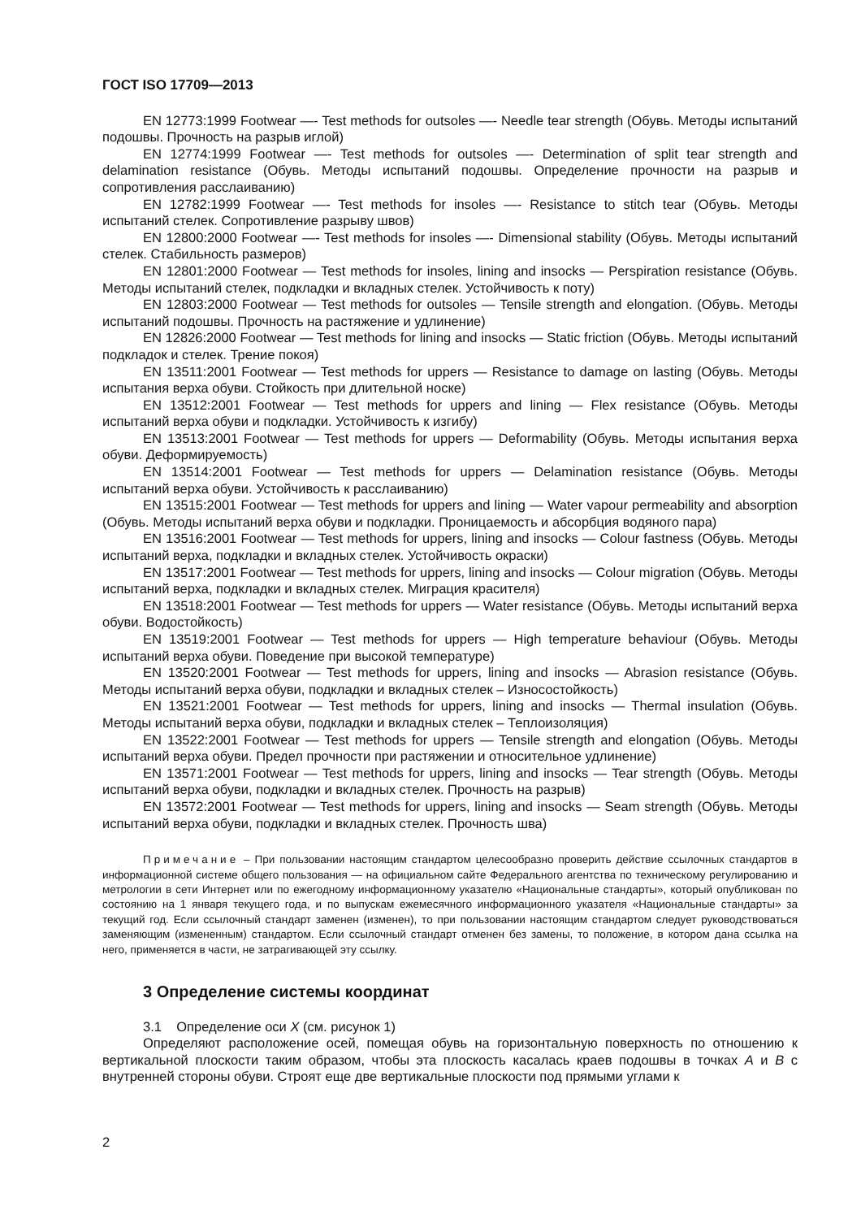ГОСТ ISO 17709—2013
EN 12773:1999 Footwear —- Test methods for outsoles —- Needle tear strength (Обувь. Методы испытаний подошвы. Прочность на разрыв иглой)
EN 12774:1999 Footwear —- Test methods for outsoles —- Determination of split tear strength and delamination resistance (Обувь. Методы испытаний подошвы. Определение прочности на разрыв и сопротивления расслаиванию)
EN 12782:1999 Footwear —- Test methods for insoles —- Resistance to stitch tear (Обувь. Методы испытаний стелек. Сопротивление разрыву швов)
EN 12800:2000 Footwear —- Test methods for insoles —- Dimensional stability (Обувь. Методы испытаний стелек. Стабильность размеров)
EN 12801:2000 Footwear — Test methods for insoles, lining and insocks — Perspiration resistance (Обувь. Методы испытаний стелек, подкладки и вкладных стелек. Устойчивость к поту)
EN 12803:2000 Footwear — Test methods for outsoles — Tensile strength and elongation. (Обувь. Методы испытаний подошвы. Прочность на растяжение и удлинение)
EN 12826:2000 Footwear — Test methods for lining and insocks — Static friction (Обувь. Методы испытаний подкладок и стелек. Трение покоя)
EN 13511:2001 Footwear — Test methods for uppers — Resistance to damage on lasting (Обувь. Методы испытания верха обуви. Стойкость при длительной носке)
EN 13512:2001 Footwear — Test methods for uppers and lining — Flex resistance (Обувь. Методы испытаний верха обуви и подкладки. Устойчивость к изгибу)
EN 13513:2001 Footwear — Test methods for uppers — Deformability (Обувь. Методы испытания верха обуви. Деформируемость)
EN 13514:2001 Footwear — Test methods for uppers — Delamination resistance (Обувь. Методы испытаний верха обуви. Устойчивость к расслаиванию)
EN 13515:2001 Footwear — Test methods for uppers and lining — Water vapour permeability and absorption (Обувь. Методы испытаний верха обуви и подкладки. Проницаемость и абсорбция водяного пара)
EN 13516:2001 Footwear — Test methods for uppers, lining and insocks — Colour fastness (Обувь. Методы испытаний верха, подкладки и вкладных стелек. Устойчивость окраски)
EN 13517:2001 Footwear — Test methods for uppers, lining and insocks — Colour migration (Обувь. Методы испытаний верха, подкладки и вкладных стелек. Миграция красителя)
EN 13518:2001 Footwear — Test methods for uppers — Water resistance (Обувь. Методы испытаний верха обуви. Водостойкость)
EN 13519:2001 Footwear — Test methods for uppers — High temperature behaviour (Обувь. Методы испытаний верха обуви. Поведение при высокой температуре)
EN 13520:2001 Footwear — Test methods for uppers, lining and insocks — Abrasion resistance (Обувь. Методы испытаний верха обуви, подкладки и вкладных стелек – Износостойкость)
EN 13521:2001 Footwear — Test methods for uppers, lining and insocks — Thermal insulation (Обувь. Методы испытаний верха обуви, подкладки и вкладных стелек – Теплоизоляция)
EN 13522:2001 Footwear — Test methods for uppers — Tensile strength and elongation (Обувь. Методы испытаний верха обуви. Предел прочности при растяжении и относительное удлинение)
EN 13571:2001 Footwear — Test methods for uppers, lining and insocks — Tear strength (Обувь. Методы испытаний верха обуви, подкладки и вкладных стелек. Прочность на разрыв)
EN 13572:2001 Footwear — Test methods for uppers, lining and insocks — Seam strength (Обувь. Методы испытаний верха обуви, подкладки и вкладных стелек. Прочность шва)
Примечание – При пользовании настоящим стандартом целесообразно проверить действие ссылочных стандартов в информационной системе общего пользования — на официальном сайте Федерального агентства по техническому регулированию и метрологии в сети Интернет или по ежегодному информационному указателю «Национальные стандарты», который опубликован по состоянию на 1 января текущего года, и по выпускам ежемесячного информационного указателя «Национальные стандарты» за текущий год. Если ссылочный стандарт заменен (изменен), то при пользовании настоящим стандартом следует руководствоваться заменяющим (измененным) стандартом. Если ссылочный стандарт отменен без замены, то положение, в котором дана ссылка на него, применяется в части, не затрагивающей эту ссылку.
3 Определение системы координат
3.1 Определение оси X (см. рисунок 1)
Определяют расположение осей, помещая обувь на горизонтальную поверхность по отношению к вертикальной плоскости таким образом, чтобы эта плоскость касалась краев подошвы в точках A и B с внутренней стороны обуви. Строят еще две вертикальные плоскости под прямыми углами к
2